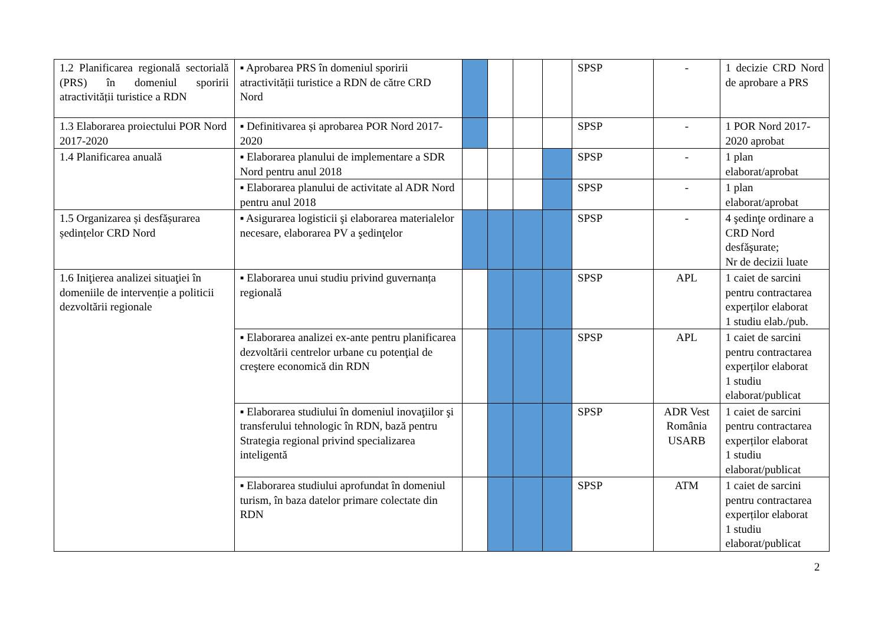| 1.2 Planificarea regională sectorială (PRS) în domeniul sporirii atractivității turistice a RDN | ▪ Aprobarea PRS în domeniul sporirii atractivității turistice a RDN de către CRD Nord | | | | | SPSP | - | 1 decizie CRD Nord de aprobare a PRS |
| 1.3 Elaborarea proiectului POR Nord 2017-2020 | ▪ Definitivarea și aprobarea POR Nord 2017-2020 | | | | | SPSP | - | 1 POR Nord 2017-2020 aprobat |
| 1.4 Planificarea anuală | ▪ Elaborarea planului de implementare a SDR Nord pentru anul 2018 | | | | | SPSP | - | 1 plan elaborat/aprobat |
| | ▪ Elaborarea planului de activitate al ADR Nord pentru anul 2018 | | | | | SPSP | - | 1 plan elaborat/aprobat |
| 1.5 Organizarea și desfășurarea ședințelor CRD Nord | ▪ Asigurarea logisticii şi elaborarea materialelor necesare, elaborarea PV a şedinţelor | | | | | SPSP | - | 4 şedinţe ordinare a CRD Nord desfăşurate; Nr de decizii luate |
| 1.6 Iniţierea analizei situaţiei în domeniile de intervenție a politicii dezvoltării regionale | ▪ Elaborarea unui studiu privind guvernanța regională | | | | | SPSP | APL | 1 caiet de sarcini pentru contractarea experților elaborat 1 studiu elab./pub. |
| | ▪ Elaborarea analizei ex-ante pentru planificarea dezvoltării centrelor urbane cu potenţial de creştere economică din RDN | | | | | SPSP | APL | 1 caiet de sarcini pentru contractarea experților elaborat 1 studiu elaborat/publicat |
| | ▪ Elaborarea studiului în domeniul inovaţiilor şi transferului tehnologic în RDN, bază pentru Strategia regional privind specializarea inteligentă | | | | | SPSP | ADR Vest România USARB | 1 caiet de sarcini pentru contractarea experților elaborat 1 studiu elaborat/publicat |
| | ▪ Elaborarea studiului aprofundat în domeniul turism, în baza datelor primare colectate din RDN | | | | | SPSP | ATM | 1 caiet de sarcini pentru contractarea experților elaborat 1 studiu elaborat/publicat |
2